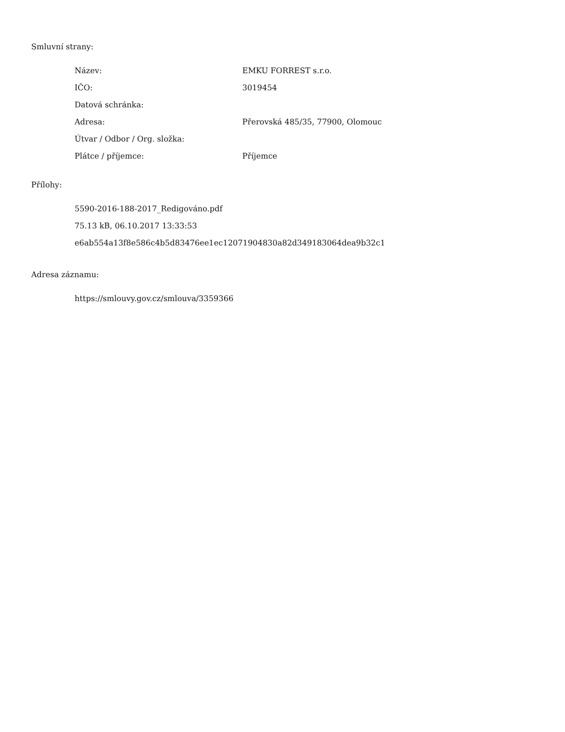Smluvní strany:
| Název: | EMKU FORREST s.r.o. |
| IČO: | 3019454 |
| Datová schránka: | |
| Adresa: | Přerovská 485/35, 77900, Olomouc |
| Útvar / Odbor / Org. složka: | |
| Plátce / příjemce: | Příjemce |
Přílohy:
5590-2016-188-2017_Redigováno.pdf
75.13 kB, 06.10.2017 13:33:53
e6ab554a13f8e586c4b5d83476ee1ec12071904830a82d349183064dea9b32c1
Adresa záznamu:
https://smlouvy.gov.cz/smlouva/3359366